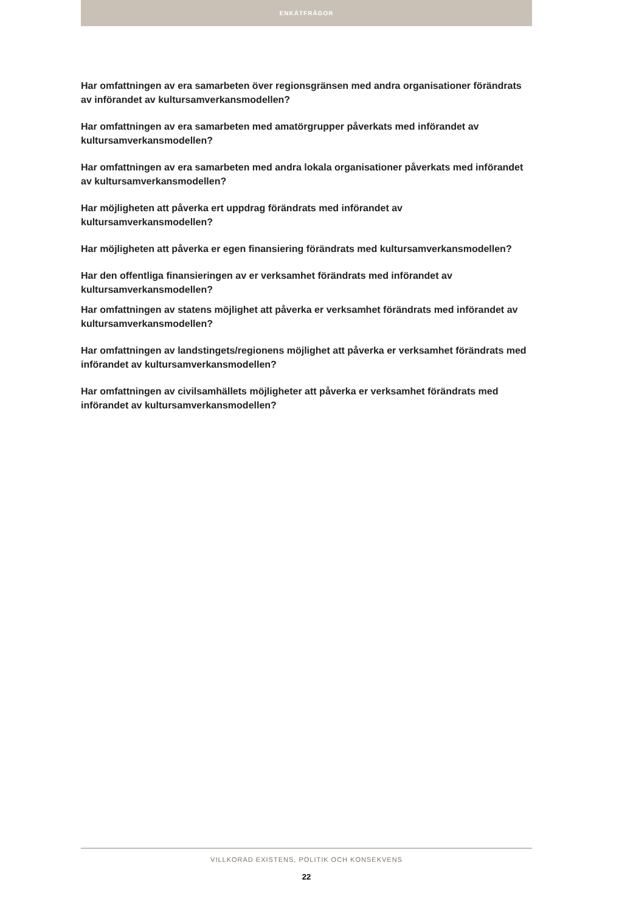ENKÄTFRÅGOR
Har omfattningen av era samarbeten över regionsgränsen med andra organisationer förändrats av införandet av kultursamverkansmodellen?
Har omfattningen av era samarbeten med amatörgrupper påverkats med införandet av kultursamverkansmodellen?
Har omfattningen av era samarbeten med andra lokala organisationer påverkats med införandet av kultursamverkansmodellen?
Har möjligheten att påverka ert uppdrag förändrats med införandet av kultursamverkansmodellen?
Har möjligheten att påverka er egen finansiering förändrats med kultursamverkansmodellen?
Har den offentliga finansieringen av er verksamhet förändrats med införandet av kultursamverkansmodellen?
Har omfattningen av statens möjlighet att påverka er verksamhet förändrats med införandet av kultursamverkansmodellen?
Har omfattningen av landstingets/regionens möjlighet att påverka er verksamhet förändrats med införandet av kultursamverkansmodellen?
Har omfattningen av civilsamhällets möjligheter att påverka er verksamhet förändrats med införandet av kultursamverkansmodellen?
VILLKORAD EXISTENS, POLITIK OCH KONSEKVENS
22